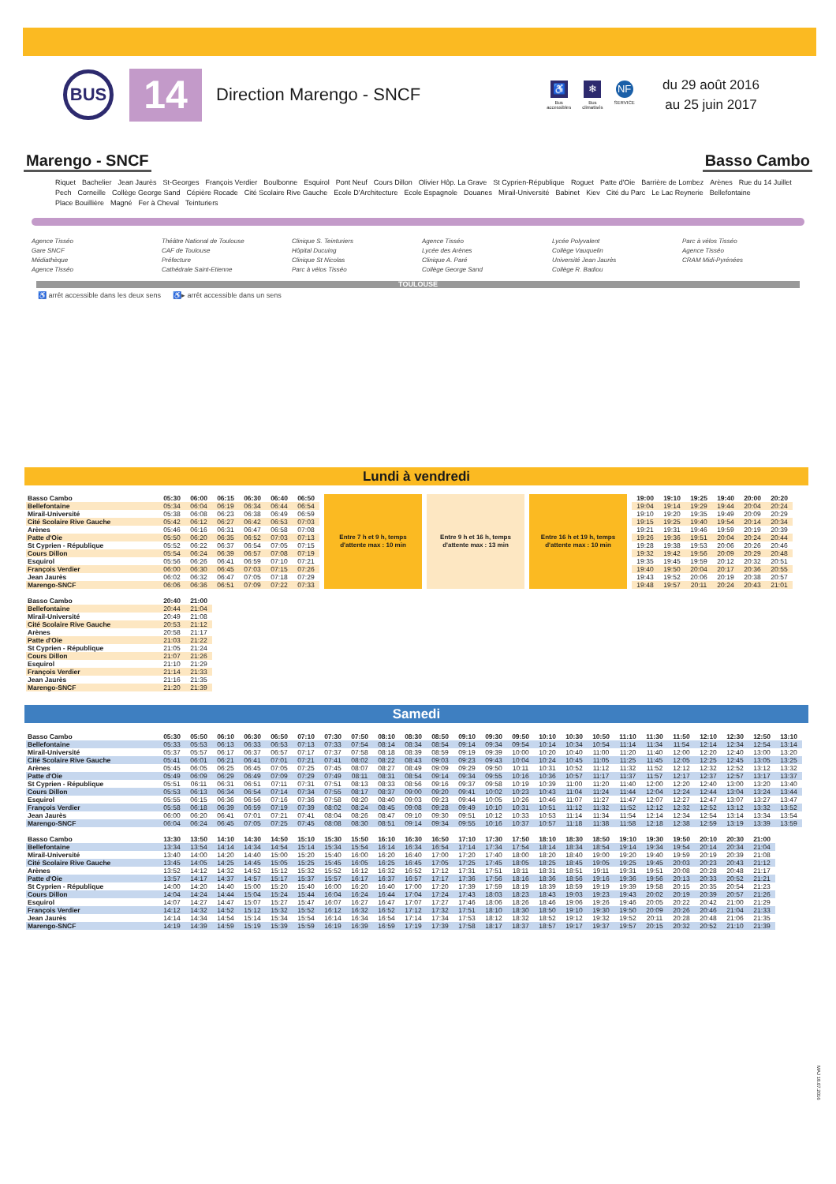BUS
14
Direction Marengo - SNCF
♿
Bus
accessibles
❄
Bus
climatisés
NF
SERVICE
du 29 août 2016
au 25 juin 2017
Marengo - SNCF Basso Cambo
Riquet Bachelier Jean Jaurès St-Georges François Verdier Boulbonne Esquirol Pont Neuf Cours Dillon Olivier Hôp. La Grave St Cyprien-République Roguet Patte d'Oie Barrière de Lombez Arènes Rue du 14 Juillet Pech Corneille Collège George Sand Cépière Rocade Cité Scolaire Rive Gauche Ecole D'Architecture Ecole Espagnole Douanes Mirail-Université Babinet Kiev Cité du Parc Le Lac Reynerie Bellefontaine Place Bouillière Magné Fer à Cheval Teinturiers
Agence Tisséo
Gare SNCF
Médiathèque
Agence Tisséo
Théâtre National de Toulouse
CAF de Toulouse
Préfecture
Cathédrale Saint-Etienne
Clinique S. Teinturiers
Hôpital Ducuing
Clinique St Nicolas
Parc à vélos Tisséo
Agence Tisséo
Lycée des Arènes
Clinique A. Paré
Collège George Sand
Lycée Polyvalent
Collège Vauquelin
Université Jean Jaurès
Collège R. Badiou
Parc à vélos Tisséo
Agence Tisséo
CRAM Midi-Pyrénées
TOULOUSE
♿ arrêt accessible dans les deux sens ♿▸ arrêt accessible dans un sens
Lundi à vendredi
| Basso Cambo | 05:30 | 06:00 | 06:15 | 06:30 | 06:40 | 06:50 | Entre 7 h et 9 h, temps d'attente max : 10 min | Entre 9 h et 16 h, temps d'attente max : 13 min | Entre 16 h et 19 h, temps d'attente max : 10 min | 19:00 | 19:10 | 19:25 | 19:40 | 20:00 | 20:20 |
| Bellefontaine | 05:34 | 06:04 | 06:19 | 06:34 | 06:44 | 06:54 | | | | 19:04 | 19:14 | 19:29 | 19:44 | 20:04 | 20:24 |
| Mirail-Université | 05:38 | 06:08 | 06:23 | 06:38 | 06:49 | 06:59 | | | | 19:10 | 19:20 | 19:35 | 19:49 | 20:09 | 20:29 |
| Cité Scolaire Rive Gauche | 05:42 | 06:12 | 06:27 | 06:42 | 06:53 | 07:03 | | | | 19:15 | 19:25 | 19:40 | 19:54 | 20:14 | 20:34 |
| Arènes | 05:46 | 06:16 | 06:31 | 06:47 | 06:58 | 07:08 | | | | 19:21 | 19:31 | 19:46 | 19:59 | 20:19 | 20:39 |
| Patte d'Oie | 05:50 | 06:20 | 06:35 | 06:52 | 07:03 | 07:13 | | | | 19:26 | 19:36 | 19:51 | 20:04 | 20:24 | 20:44 |
| St Cyprien - République | 05:52 | 06:22 | 06:37 | 06:54 | 07:05 | 07:15 | | | | 19:28 | 19:38 | 19:53 | 20:06 | 20:26 | 20:46 |
| Cours Dillon | 05:54 | 06:24 | 06:39 | 06:57 | 07:08 | 07:19 | | | | 19:32 | 19:42 | 19:56 | 20:09 | 20:29 | 20:48 |
| Esquirol | 05:56 | 06:26 | 06:41 | 06:59 | 07:10 | 07:21 | | | | 19:35 | 19:45 | 19:59 | 20:12 | 20:32 | 20:51 |
| François Verdier | 06:00 | 06:30 | 06:45 | 07:03 | 07:15 | 07:26 | | | | 19:40 | 19:50 | 20:04 | 20:17 | 20:36 | 20:55 |
| Jean Jaurès | 06:02 | 06:32 | 06:47 | 07:05 | 07:18 | 07:29 | | | | 19:43 | 19:52 | 20:06 | 20:19 | 20:38 | 20:57 |
| Marengo-SNCF | 06:06 | 06:36 | 06:51 | 07:09 | 07:22 | 07:33 | | | | 19:48 | 19:57 | 20:11 | 20:24 | 20:43 | 21:01 |
| Basso Cambo | 20:40 | 21:00 |
| Bellefontaine | 20:44 | 21:04 |
| Mirail-Université | 20:49 | 21:08 |
| Cité Scolaire Rive Gauche | 20:53 | 21:12 |
| Arènes | 20:58 | 21:17 |
| Patte d'Oie | 21:03 | 21:22 |
| St Cyprien - République | 21:05 | 21:24 |
| Cours Dillon | 21:07 | 21:26 |
| Esquirol | 21:10 | 21:29 |
| François Verdier | 21:14 | 21:33 |
| Jean Jaurès | 21:16 | 21:35 |
| Marengo-SNCF | 21:20 | 21:39 |
Samedi
| Basso Cambo | 05:30 | 05:50 | 06:10 | 06:30 | 06:50 | 07:10 | 07:30 | 07:50 | 08:10 | 08:30 | 08:50 | 09:10 | 09:30 | 09:50 | 10:10 | 10:30 | 10:50 | 11:10 | 11:30 | 11:50 | 12:10 | 12:30 | 12:50 | 13:10 |
| Bellefontaine | 05:33 | 05:53 | 06:13 | 06:33 | 06:53 | 07:13 | 07:33 | 07:54 | 08:14 | 08:34 | 08:54 | 09:14 | 09:34 | 09:54 | 10:14 | 10:34 | 10:54 | 11:14 | 11:34 | 11:54 | 12:14 | 12:34 | 12:54 | 13:14 |
| Mirail-Université | 05:37 | 05:57 | 06:17 | 06:37 | 06:57 | 07:17 | 07:37 | 07:58 | 08:18 | 08:39 | 08:59 | 09:19 | 09:39 | 10:00 | 10:20 | 10:40 | 11:00 | 11:20 | 11:40 | 12:00 | 12:20 | 12:40 | 13:00 | 13:20 |
| Cité Scolaire Rive Gauche | 05:41 | 06:01 | 06:21 | 06:41 | 07:01 | 07:21 | 07:41 | 08:02 | 08:22 | 08:43 | 09:03 | 09:23 | 09:43 | 10:04 | 10:24 | 10:45 | 11:05 | 11:25 | 11:45 | 12:05 | 12:25 | 12:45 | 13:05 | 13:25 |
| Arènes | 05:45 | 06:05 | 06:25 | 06:45 | 07:05 | 07:25 | 07:45 | 08:07 | 08:27 | 08:49 | 09:09 | 09:29 | 09:50 | 10:11 | 10:31 | 10:52 | 11:12 | 11:32 | 11:52 | 12:12 | 12:32 | 12:52 | 13:12 | 13:32 |
| Patte d'Oie | 05:49 | 06:09 | 06:29 | 06:49 | 07:09 | 07:29 | 07:49 | 08:11 | 08:31 | 08:54 | 09:14 | 09:34 | 09:55 | 10:16 | 10:36 | 10:57 | 11:17 | 11:37 | 11:57 | 12:17 | 12:37 | 12:57 | 13:17 | 13:37 |
| St Cyprien - République | 05:51 | 06:11 | 06:31 | 06:51 | 07:11 | 07:31 | 07:51 | 08:13 | 08:33 | 08:56 | 09:16 | 09:37 | 09:58 | 10:19 | 10:39 | 11:00 | 11:20 | 11:40 | 12:00 | 12:20 | 12:40 | 13:00 | 13:20 | 13:40 |
| Cours Dillon | 05:53 | 06:13 | 06:34 | 06:54 | 07:14 | 07:34 | 07:55 | 08:17 | 08:37 | 09:00 | 09:20 | 09:41 | 10:02 | 10:23 | 10:43 | 11:04 | 11:24 | 11:44 | 12:04 | 12:24 | 12:44 | 13:04 | 13:24 | 13:44 |
| Esquirol | 05:55 | 06:15 | 06:36 | 06:56 | 07:16 | 07:36 | 07:58 | 08:20 | 08:40 | 09:03 | 09:23 | 09:44 | 10:05 | 10:26 | 10:46 | 11:07 | 11:27 | 11:47 | 12:07 | 12:27 | 12:47 | 13:07 | 13:27 | 13:47 |
| François Verdier | 05:58 | 06:18 | 06:39 | 06:59 | 07:19 | 07:39 | 08:02 | 08:24 | 08:45 | 09:08 | 09:28 | 09:49 | 10:10 | 10:31 | 10:51 | 11:12 | 11:32 | 11:52 | 12:12 | 12:32 | 12:52 | 13:12 | 13:32 | 13:52 |
| Jean Jaurès | 06:00 | 06:20 | 06:41 | 07:01 | 07:21 | 07:41 | 08:04 | 08:26 | 08:47 | 09:10 | 09:30 | 09:51 | 10:12 | 10:33 | 10:53 | 11:14 | 11:34 | 11:54 | 12:14 | 12:34 | 12:54 | 13:14 | 13:34 | 13:54 |
| Marengo-SNCF | 06:04 | 06:24 | 06:45 | 07:05 | 07:25 | 07:45 | 08:08 | 08:30 | 08:51 | 09:14 | 09:34 | 09:55 | 10:16 | 10:37 | 10:57 | 11:18 | 11:38 | 11:58 | 12:18 | 12:38 | 12:59 | 13:19 | 13:39 | 13:59 |
| Basso Cambo | 13:30 | 13:50 | 14:10 | 14:30 | 14:50 | 15:10 | 15:30 | 15:50 | 16:10 | 16:30 | 16:50 | 17:10 | 17:30 | 17:50 | 18:10 | 18:30 | 18:50 | 19:10 | 19:30 | 19:50 | 20:10 | 20:30 | 21:00 |
| Bellefontaine | 13:34 | 13:54 | 14:14 | 14:34 | 14:54 | 15:14 | 15:34 | 15:54 | 16:14 | 16:34 | 16:54 | 17:14 | 17:34 | 17:54 | 18:14 | 18:34 | 18:54 | 19:14 | 19:34 | 19:54 | 20:14 | 20:34 | 21:04 |
| Mirail-Université | 13:40 | 14:00 | 14:20 | 14:40 | 15:00 | 15:20 | 15:40 | 16:00 | 16:20 | 16:40 | 17:00 | 17:20 | 17:40 | 18:00 | 18:20 | 18:40 | 19:00 | 19:20 | 19:40 | 19:59 | 20:19 | 20:39 | 21:08 |
| Cité Scolaire Rive Gauche | 13:45 | 14:05 | 14:25 | 14:45 | 15:05 | 15:25 | 15:45 | 16:05 | 16:25 | 16:45 | 17:05 | 17:25 | 17:45 | 18:05 | 18:25 | 18:45 | 19:05 | 19:25 | 19:45 | 20:03 | 20:23 | 20:43 | 21:12 |
| Arènes | 13:52 | 14:12 | 14:32 | 14:52 | 15:12 | 15:32 | 15:52 | 16:12 | 16:32 | 16:52 | 17:12 | 17:31 | 17:51 | 18:11 | 18:31 | 18:51 | 19:11 | 19:31 | 19:51 | 20:08 | 20:28 | 20:48 | 21:17 |
| Patte d'Oie | 13:57 | 14:17 | 14:37 | 14:57 | 15:17 | 15:37 | 15:57 | 16:17 | 16:37 | 16:57 | 17:17 | 17:36 | 17:56 | 18:16 | 18:36 | 18:56 | 19:16 | 19:36 | 19:56 | 20:13 | 20:33 | 20:52 | 21:21 |
| St Cyprien - République | 14:00 | 14:20 | 14:40 | 15:00 | 15:20 | 15:40 | 16:00 | 16:20 | 16:40 | 17:00 | 17:20 | 17:39 | 17:59 | 18:19 | 18:39 | 18:59 | 19:19 | 19:39 | 19:58 | 20:15 | 20:35 | 20:54 | 21:23 |
| Cours Dillon | 14:04 | 14:24 | 14:44 | 15:04 | 15:24 | 15:44 | 16:04 | 16:24 | 16:44 | 17:04 | 17:24 | 17:43 | 18:03 | 18:23 | 18:43 | 19:03 | 19:23 | 19:43 | 20:02 | 20:19 | 20:39 | 20:57 | 21:26 |
| Esquirol | 14:07 | 14:27 | 14:47 | 15:07 | 15:27 | 15:47 | 16:07 | 16:27 | 16:47 | 17:07 | 17:27 | 17:46 | 18:06 | 18:26 | 18:46 | 19:06 | 19:26 | 19:46 | 20:05 | 20:22 | 20:42 | 21:00 | 21:29 |
| François Verdier | 14:12 | 14:32 | 14:52 | 15:12 | 15:32 | 15:52 | 16:12 | 16:32 | 16:52 | 17:12 | 17:32 | 17:51 | 18:10 | 18:30 | 18:50 | 19:10 | 19:30 | 19:50 | 20:09 | 20:26 | 20:46 | 21:04 | 21:33 |
| Jean Jaurès | 14:14 | 14:34 | 14:54 | 15:14 | 15:34 | 15:54 | 16:14 | 16:34 | 16:54 | 17:14 | 17:34 | 17:53 | 18:12 | 18:32 | 18:52 | 19:12 | 19:32 | 19:52 | 20:11 | 20:28 | 20:48 | 21:06 | 21:35 |
| Marengo-SNCF | 14:19 | 14:39 | 14:59 | 15:19 | 15:39 | 15:59 | 16:19 | 16:39 | 16:59 | 17:19 | 17:39 | 17:58 | 18:17 | 18:37 | 18:57 | 19:17 | 19:37 | 19:57 | 20:15 | 20:32 | 20:52 | 21:10 | 21:39 |
MAJ 18.07.2016